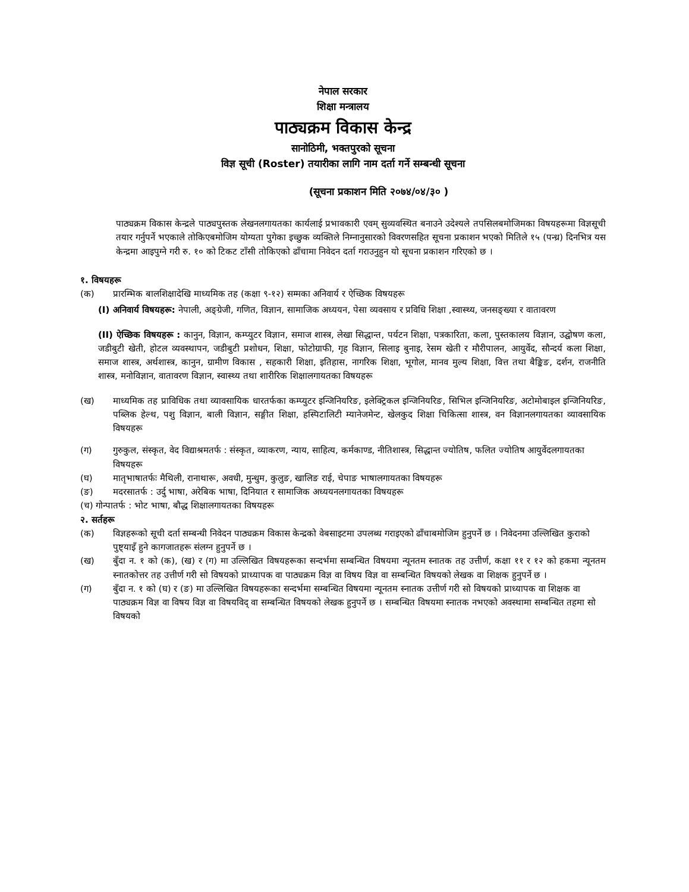नेपाल सरकार
शिक्षा मन्त्रालय
पाठ्यक्रम विकास केन्द्र
सानोठिमी, भक्तपुरको सूचना
विज्ञ सूची (Roster) तयारीका लागि नाम दर्ता गर्ने सम्बन्धी सूचना
(सूचना प्रकाशन मिति २०७४/०४/३० )
पाठ्यक्रम विकास केन्द्रले पाठ्यपुस्तक लेखनलगायतका कार्यलाई प्रभावकारी एवम् सुव्यवस्थित बनाउने उदेश्यले तपसिलबमोजिमका विषयहरूमा विज्ञसूची तयार गर्नुपर्ने भएकाले तोकिएबमोजिम योग्यता पुगेका इच्छुक व्यक्तिले निम्नानुसारको विवरणसहित सूचना प्रकाशन भएको मितिले १५ (पन्ध्र) दिनभित्र यस केन्द्रमा आइपुग्ने गरी रु. १० को टिकट टाँसी तोकिएको ढाँचामा निवेदन दर्ता गराउनुहुन यो सूचना प्रकाशन गरिएको छ ।
१. विषयहरू
(क) प्रारम्भिक बालशिक्षादेखि माध्यमिक तह (कक्षा ९-१२) सम्मका अनिवार्य र ऐच्छिक विषयहरू
(I) अनिवार्य विषयहरू: नेपाली, अङ्ग्रेजी, गणित, विज्ञान, सामाजिक अध्ययन, पेसा व्यवसाय र प्रविधि शिक्षा ,स्वास्थ्य, जनसङ्ख्या र वातावरण
(II) ऐच्छिक विषयहरू : कानुन, विज्ञान, कम्प्युटर विज्ञान, समाज शास्त्र, लेखा सिद्धान्त, पर्यटन शिक्षा, पत्रकारिता, कला, पुस्तकालय विज्ञान, उद्घोषण कला, जडीबुटी खेती, होटल व्यवस्थापन, जडीबुटी प्रशोधन, शिक्षा, फोटोग्राफी, गृह विज्ञान, सिलाइ बुनाइ, रेसम खेती र मौरीपालन, आयुर्वेद, सौन्दर्य कला शिक्षा, समाज शास्त्र, अर्थशास्त्र, कानुन, ग्रामीण विकास , सहकारी शिक्षा, इतिहास, नागरिक शिक्षा, भूगोल, मानव मुल्य शिक्षा, वित्त तथा बैङ्किङ, दर्शन, राजनीति शास्त्र, मनोविज्ञान, वातावरण विज्ञान, स्वास्थ्य तथा शारीरिक शिक्षालगायतका विषयहरू
(ख) माध्यमिक तह प्राविधिक तथा व्यावसायिक धारतर्फका कम्प्युटर इन्जिनियरिङ, इलेक्ट्रिकल इन्जिनियरिङ, सिभिल इन्जिनियरिङ, अटोमोबाइल इन्जिनियरिङ, पब्लिक हेल्थ, पशु विज्ञान, बाली विज्ञान, सङ्गीत शिक्षा, हस्पिटालिटी म्यानेजमेन्ट, खेलकुद शिक्षा चिकित्सा शास्त्र, वन विज्ञानलगायतका व्यावसायिक विषयहरू
(ग) गुरुकुल, संस्कृत, वेद विद्याश्रमतर्फ : संस्कृत, व्याकरण, न्याय, साहित्य, कर्मकाण्ड, नीतिशास्त्र, सिद्धान्त ज्योतिष, फलित ज्योतिष आयुर्वेदलगायतका विषयहरू
(घ) मातृभाषातर्फः मैथिली, रानाथारू, अवधी, मुन्धुम, कुलुङ, खालिङ राई, चेपाङ भाषालगायतका विषयहरू
(ङ) मदरसातर्फ : उर्दु भाषा, अरेबिक भाषा, दिनियात र सामाजिक अध्ययनलगायतका विषयहरू
(च) गोन्पातर्फ : भोट भाषा, बौद्ध शिक्षालगायतका विषयहरू
२. सर्तहरू
(क) विज्ञहरूको सूची दर्ता सम्बन्धी निवेदन पाठ्यक्रम विकास केन्द्रको वेबसाइटमा उपलब्ध गराइएको ढाँचाबमोजिम हुनुपर्ने छ । निवेदनमा उल्लिखित कुराको पुष्ट्याइँ हुने कागजातहरू संलग्न हुनुपर्ने छ ।
(ख) बुँदा न. १ को (क), (ख) र (ग) मा उल्लिखित विषयहरूका सन्दर्भमा सम्बन्धित विषयमा न्यूनतम स्नातक तह उत्तीर्ण, कक्षा ११ र १२ को हकमा न्यूनतम स्नातकोत्तर तह उत्तीर्ण गरी सो विषयको प्राध्यापक वा पाठ्यक्रम विज्ञ वा विषय विज्ञ वा सम्बन्धित विषयको लेखक वा शिक्षक हुनुपर्ने छ ।
(ग) बुँदा न. १ को (घ) र (ङ) मा उल्लिखित विषयहरूका सन्दर्भमा सम्बन्धित विषयमा न्यूनतम स्नातक उत्तीर्ण गरी सो विषयको प्राध्यापक वा शिक्षक वा पाठ्यक्रम विज्ञ वा विषय विज्ञ वा विषयविद् वा सम्बन्धित विषयको लेखक हुनुपर्ने छ । सम्बन्धित विषयमा स्नातक नभएको अवस्थामा सम्बन्धित तहमा सो विषयको